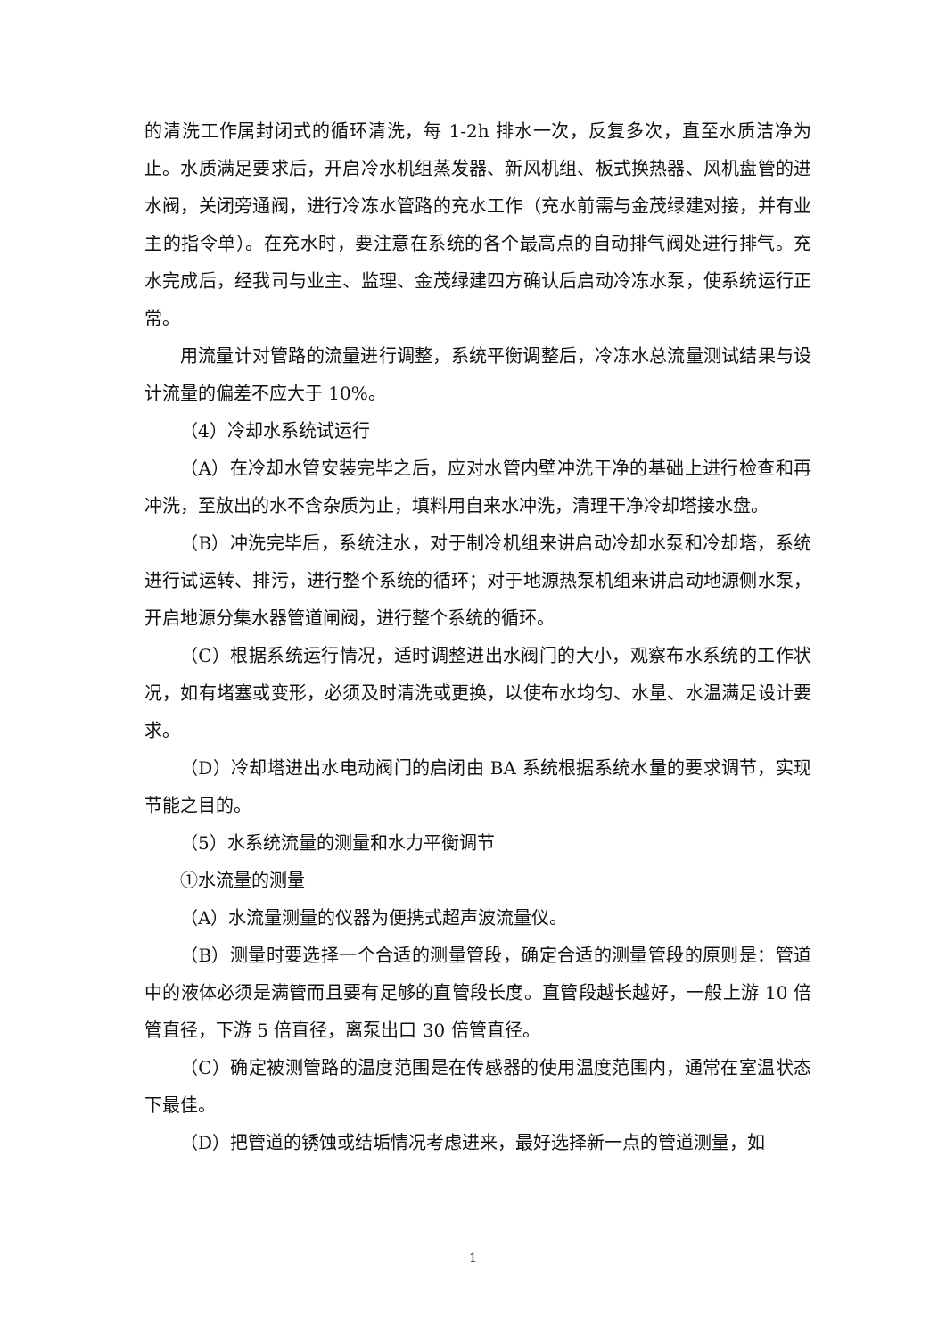的清洗工作属封闭式的循环清洗，每 1-2h 排水一次，反复多次，直至水质洁净为止。水质满足要求后，开启冷水机组蒸发器、新风机组、板式换热器、风机盘管的进水阀，关闭旁通阀，进行冷冻水管路的充水工作（充水前需与金茂绿建对接，并有业主的指令单）。在充水时，要注意在系统的各个最高点的自动排气阀处进行排气。充水完成后，经我司与业主、监理、金茂绿建四方确认后启动冷冻水泵，使系统运行正常。
用流量计对管路的流量进行调整，系统平衡调整后，冷冻水总流量测试结果与设计流量的偏差不应大于 10%。
（4）冷却水系统试运行
（A）在冷却水管安装完毕之后，应对水管内壁冲洗干净的基础上进行检查和再冲洗，至放出的水不含杂质为止，填料用自来水冲洗，清理干净冷却塔接水盘。
（B）冲洗完毕后，系统注水，对于制冷机组来讲启动冷却水泵和冷却塔，系统进行试运转、排污，进行整个系统的循环；对于地源热泵机组来讲启动地源侧水泵，开启地源分集水器管道闸阀，进行整个系统的循环。
（C）根据系统运行情况，适时调整进出水阀门的大小，观察布水系统的工作状况，如有堵塞或变形，必须及时清洗或更换，以使布水均匀、水量、水温满足设计要求。
（D）冷却塔进出水电动阀门的启闭由 BA 系统根据系统水量的要求调节，实现节能之目的。
（5）水系统流量的测量和水力平衡调节
①水流量的测量
（A）水流量测量的仪器为便携式超声波流量仪。
（B）测量时要选择一个合适的测量管段，确定合适的测量管段的原则是：管道中的液体必须是满管而且要有足够的直管段长度。直管段越长越好，一般上游 10 倍管直径，下游 5 倍直径，离泵出口 30 倍管直径。
（C）确定被测管路的温度范围是在传感器的使用温度范围内，通常在室温状态下最佳。
（D）把管道的锈蚀或结垢情况考虑进来，最好选择新一点的管道测量，如
1